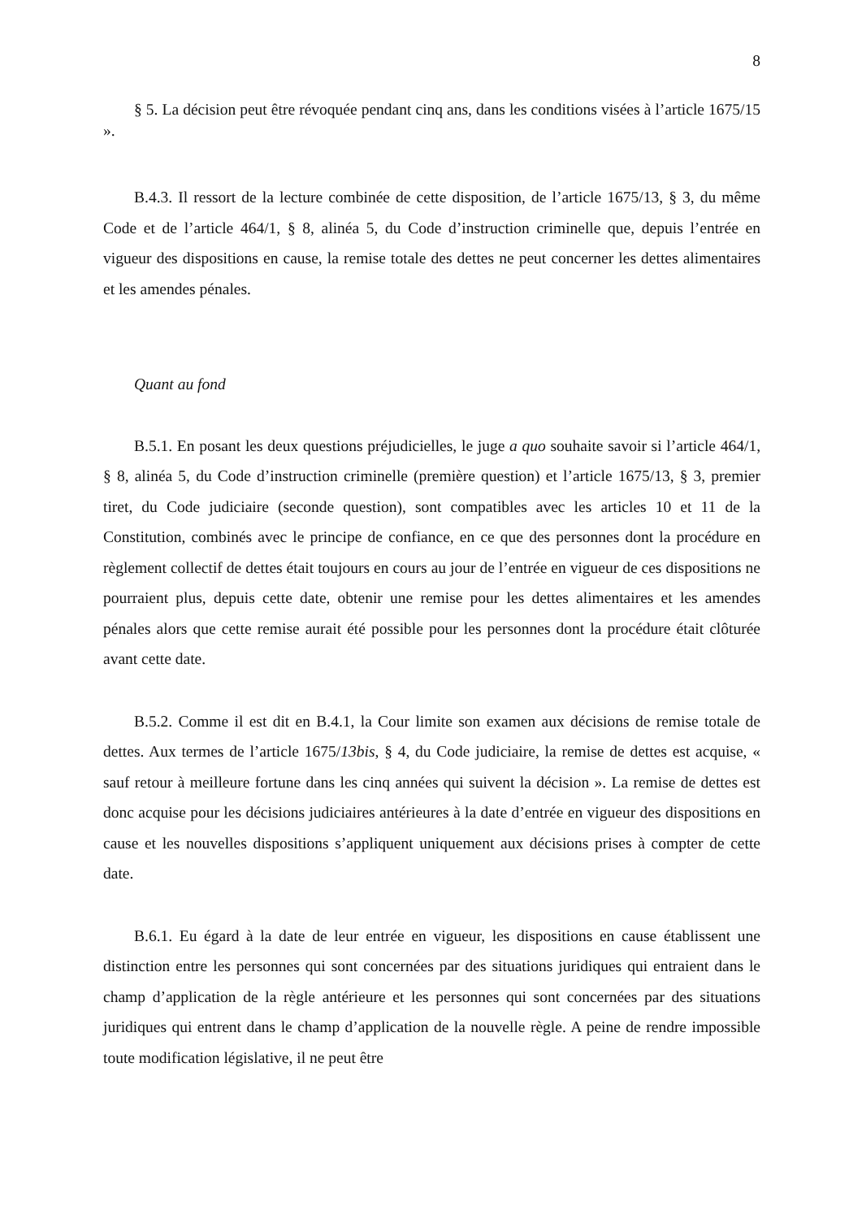8
§ 5. La décision peut être révoquée pendant cinq ans, dans les conditions visées à l’article 1675/15 ».
B.4.3. Il ressort de la lecture combinée de cette disposition, de l’article 1675/13, § 3, du même Code et de l’article 464/1, § 8, alinéa 5, du Code d’instruction criminelle que, depuis l’entrée en vigueur des dispositions en cause, la remise totale des dettes ne peut concerner les dettes alimentaires et les amendes pénales.
Quant au fond
B.5.1. En posant les deux questions préjudicielles, le juge a quo souhaite savoir si l’article 464/1, § 8, alinéa 5, du Code d’instruction criminelle (première question) et l’article 1675/13, § 3, premier tiret, du Code judiciaire (seconde question), sont compatibles avec les articles 10 et 11 de la Constitution, combinés avec le principe de confiance, en ce que des personnes dont la procédure en règlement collectif de dettes était toujours en cours au jour de l’entrée en vigueur de ces dispositions ne pourraient plus, depuis cette date, obtenir une remise pour les dettes alimentaires et les amendes pénales alors que cette remise aurait été possible pour les personnes dont la procédure était clôturée avant cette date.
B.5.2. Comme il est dit en B.4.1, la Cour limite son examen aux décisions de remise totale de dettes. Aux termes de l’article 1675/13bis, § 4, du Code judiciaire, la remise de dettes est acquise, « sauf retour à meilleure fortune dans les cinq années qui suivent la décision ». La remise de dettes est donc acquise pour les décisions judiciaires antérieures à la date d’entrée en vigueur des dispositions en cause et les nouvelles dispositions s’appliquent uniquement aux décisions prises à compter de cette date.
B.6.1. Eu égard à la date de leur entrée en vigueur, les dispositions en cause établissent une distinction entre les personnes qui sont concernées par des situations juridiques qui entraient dans le champ d’application de la règle antérieure et les personnes qui sont concernées par des situations juridiques qui entrent dans le champ d’application de la nouvelle règle. A peine de rendre impossible toute modification législative, il ne peut être